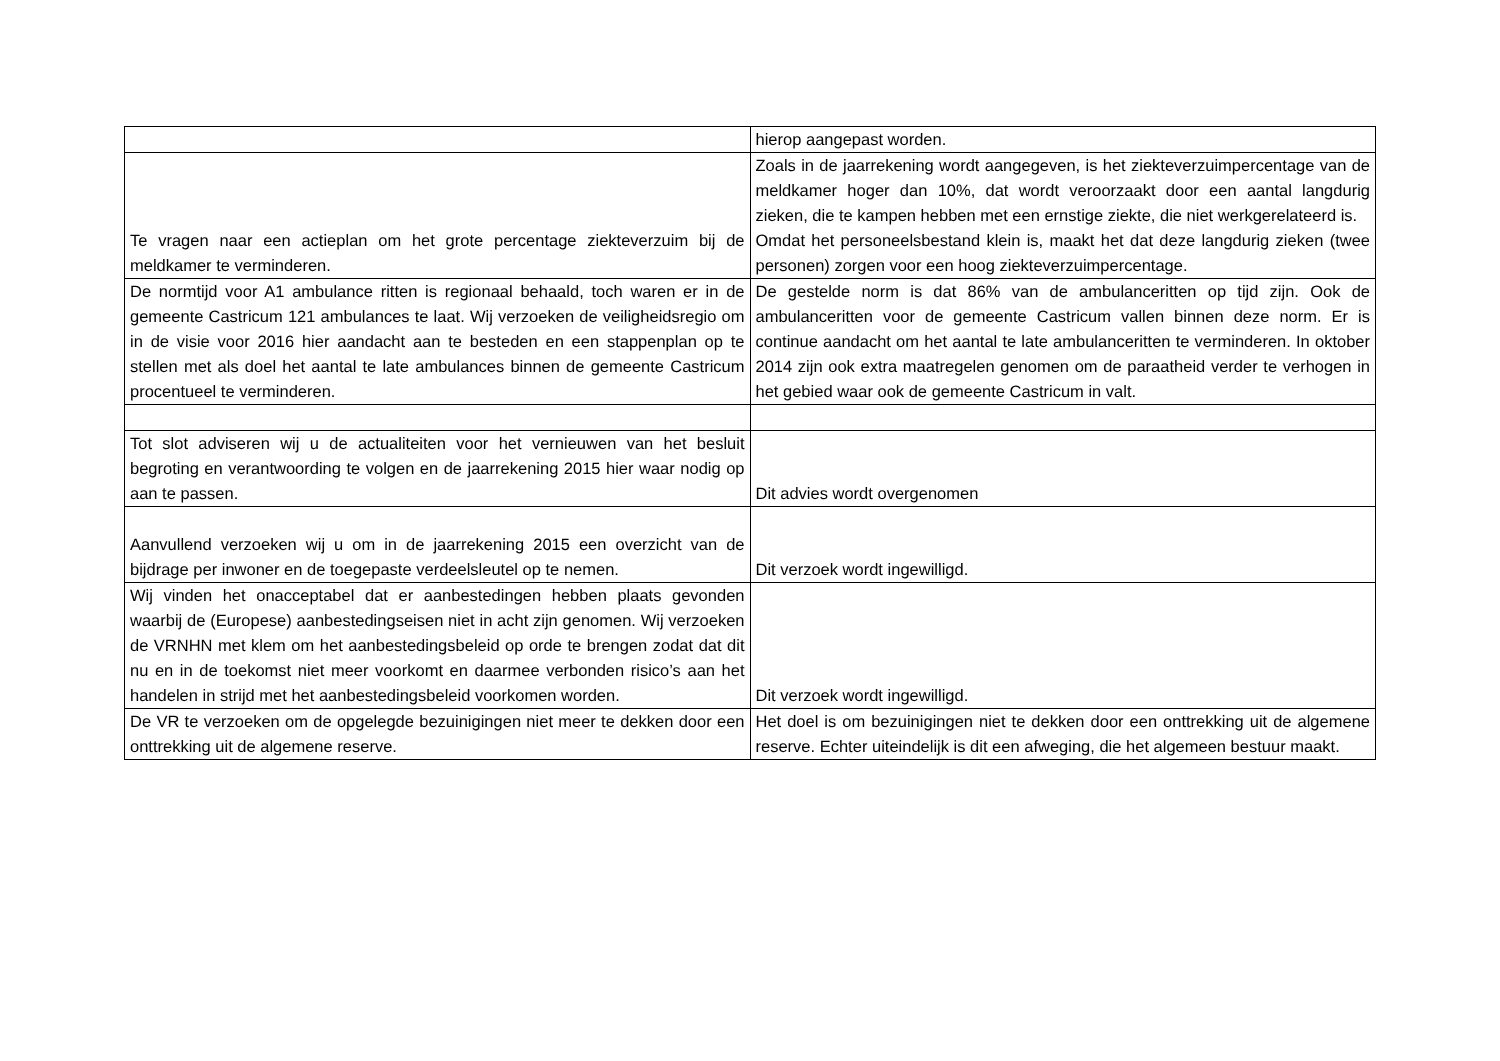| | hierop aangepast worden. |
| Te vragen naar een actieplan om het grote percentage ziekteverzuim bij de meldkamer te verminderen. | Zoals in de jaarrekening wordt aangegeven, is het ziekteverzuimpercentage van de meldkamer hoger dan 10%, dat wordt veroorzaakt door een aantal langdurig zieken, die te kampen hebben met een ernstige ziekte, die niet werkgerelateerd is. Omdat het personeelsbestand klein is, maakt het dat deze langdurig zieken (twee personen) zorgen voor een hoog ziekteverzuimpercentage. |
| De normtijd voor A1 ambulance ritten is regionaal behaald, toch waren er in de gemeente Castricum 121 ambulances te laat. Wij verzoeken de veiligheidsregio om in de visie voor 2016 hier aandacht aan te besteden en een stappenplan op te stellen met als doel het aantal te late ambulances binnen de gemeente Castricum procentueel te verminderen. | De gestelde norm is dat 86% van de ambulanceritten op tijd zijn. Ook de ambulanceritten voor de gemeente Castricum vallen binnen deze norm. Er is continue aandacht om het aantal te late ambulanceritten te verminderen. In oktober 2014 zijn ook extra maatregelen genomen om de paraatheid verder te verhogen in het gebied waar ook de gemeente Castricum in valt. |
| Tot slot adviseren wij u de actualiteiten voor het vernieuwen van het besluit begroting en verantwoording te volgen en de jaarrekening 2015 hier waar nodig op aan te passen. | Dit advies wordt overgenomen |
| Aanvullend verzoeken wij u om in de jaarrekening 2015 een overzicht van de bijdrage per inwoner en de toegepaste verdeelsleutel op te nemen. | Dit verzoek wordt ingewilligd. |
| Wij vinden het onacceptabel dat er aanbestedingen hebben plaats gevonden waarbij de (Europese) aanbestedingseisen niet in acht zijn genomen. Wij verzoeken de VRNHN met klem om het aanbestedingsbeleid op orde te brengen zodat dat dit nu en in de toekomst niet meer voorkomt en daarmee verbonden risico’s aan het handelen in strijd met het aanbestedingsbeleid voorkomen worden. | Dit verzoek wordt ingewilligd. |
| De VR te verzoeken om de opgelegde bezuinigingen niet meer te dekken door een onttrekking uit de algemene reserve. | Het doel is om bezuinigingen niet te dekken door een onttrekking uit de algemene reserve. Echter uiteindelijk is dit een afweging, die het algemeen bestuur maakt. |